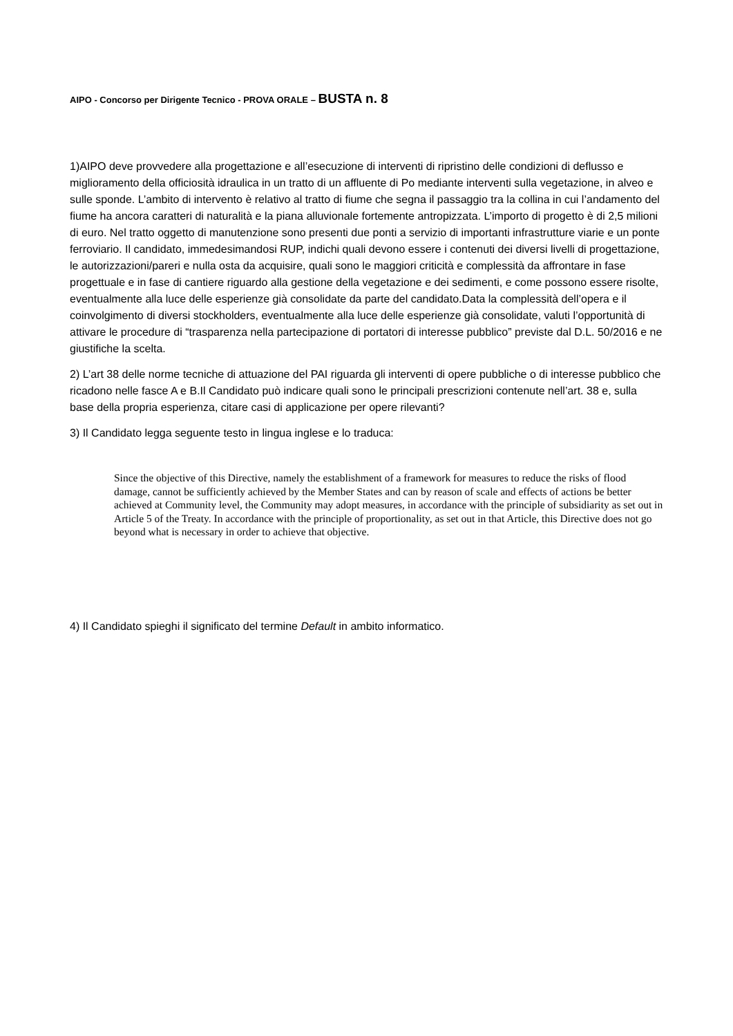AIPO - Concorso per Dirigente Tecnico - PROVA ORALE – BUSTA n. 8
1)AIPO deve provvedere alla progettazione e all’esecuzione di interventi di ripristino delle condizioni di deflusso e miglioramento della officiosità idraulica in un tratto di un affluente di Po mediante interventi sulla vegetazione, in alveo e sulle sponde. L’ambito di intervento è relativo al tratto di fiume che segna il passaggio tra la collina in cui l’andamento del fiume ha ancora caratteri di naturalità e la piana alluvionale fortemente antropizzata. L’importo di progetto è di 2,5 milioni di euro. Nel tratto oggetto di manutenzione sono presenti due ponti a servizio di importanti infrastrutture viarie e un ponte ferroviario. Il candidato, immedesimandosi RUP, indichi quali devono essere i contenuti dei diversi livelli di progettazione, le autorizzazioni/pareri e nulla osta da acquisire, quali sono le maggiori criticità e complessità da affrontare in fase progettuale e in fase di cantiere riguardo alla gestione della vegetazione e dei sedimenti, e come possono essere risolte, eventualmente alla luce delle esperienze già consolidate da parte del candidato.Data la complessità dell’opera e il coinvolgimento di diversi stockholders, eventualmente alla luce delle esperienze già consolidate, valuti l’opportunità di attivare le procedure di “trasparenza nella partecipazione di portatori di interesse pubblico” previste dal D.L. 50/2016 e ne giustifiche la scelta.
2) L’art 38 delle norme tecniche di attuazione del PAI riguarda gli interventi di opere pubbliche o di interesse pubblico che ricadono nelle fasce A e B.Il Candidato può indicare quali sono le principali prescrizioni contenute nell’art. 38 e, sulla base della propria esperienza, citare casi di applicazione per opere rilevanti?
3) Il Candidato legga seguente testo in lingua inglese e lo traduca:
Since the objective of this Directive, namely the establishment of a framework for measures to reduce the risks of flood damage, cannot be sufficiently achieved by the Member States and can by reason of scale and effects of actions be better achieved at Community level, the Community may adopt measures, in accordance with the principle of subsidiarity as set out in Article 5 of the Treaty. In accordance with the principle of proportionality, as set out in that Article, this Directive does not go beyond what is necessary in order to achieve that objective.
4) Il Candidato spieghi il significato del termine Default in ambito informatico.